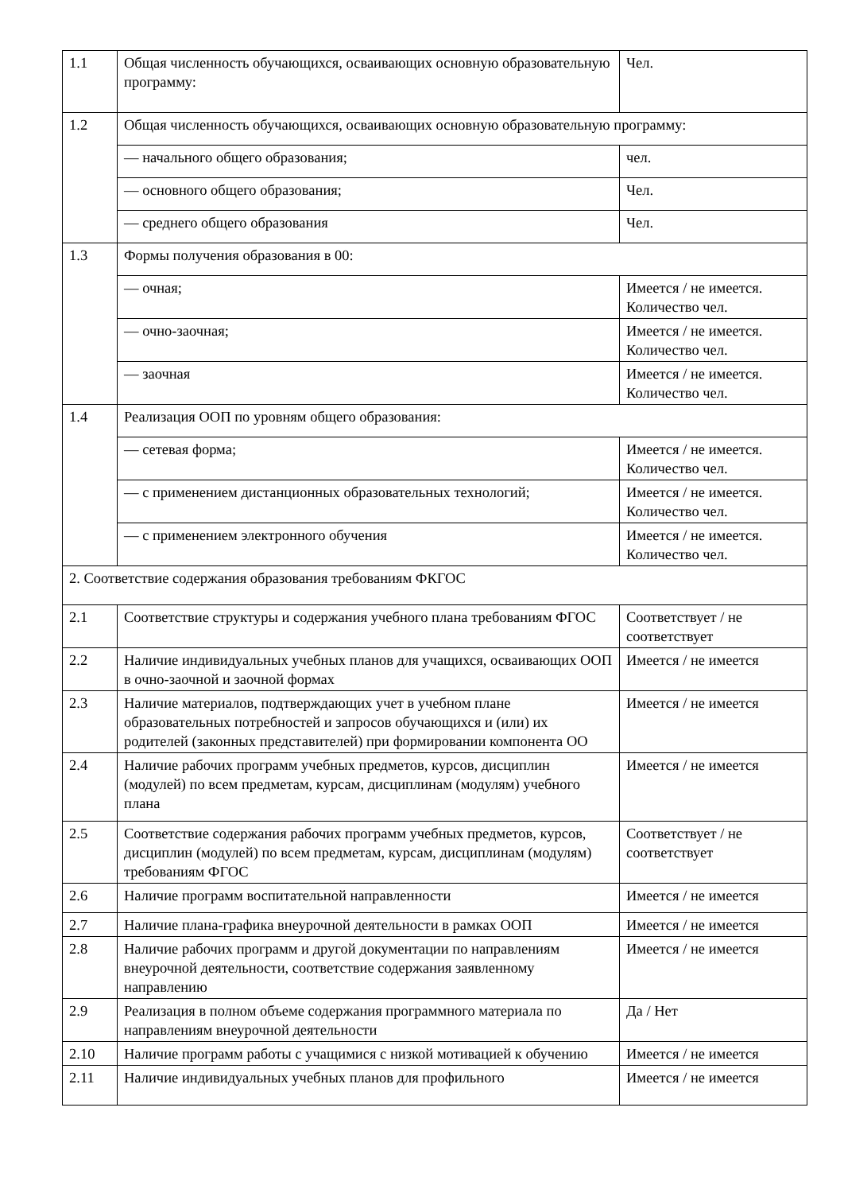| 1.1 | Общая численность обучающихся, осваивающих основную образовательную программу: | Чел. |
| 1.2 | Общая численность обучающихся, осваивающих основную образовательную программу: | |
| | — начального общего образования; | чел. |
| | — основного общего образования; | Чел. |
| | — среднего общего образования | Чел. |
| 1.3 | Формы получения образования в 00: | |
| | — очная; | Имеется / не имеется. Количество чел. |
| | — очно-заочная; | Имеется / не имеется. Количество чел. |
| | — заочная | Имеется / не имеется. Количество чел. |
| 1.4 | Реализация ООП по уровням общего образования: | |
| | — сетевая форма; | Имеется / не имеется. Количество чел. |
| | — с применением дистанционных образовательных технологий; | Имеется / не имеется. Количество чел. |
| | — с применением электронного обучения | Имеется / не имеется. Количество чел. |
| 2. Соответствие содержания образования требованиям ФКГОС | | |
| 2.1 | Соответствие структуры и содержания учебного плана требованиям ФГОС | Соответствует / не соответствует |
| 2.2 | Наличие индивидуальных учебных планов для учащихся, осваивающих ООП в очно-заочной и заочной формах | Имеется / не имеется |
| 2.3 | Наличие материалов, подтверждающих учет в учебном плане образовательных потребностей и запросов обучающихся и (или) их родителей (законных представителей) при формировании компонента ОО | Имеется / не имеется |
| 2.4 | Наличие рабочих программ учебных предметов, курсов, дисциплин (модулей) по всем предметам, курсам, дисциплинам (модулям) учебного плана | Имеется / не имеется |
| 2.5 | Соответствие содержания рабочих программ учебных предметов, курсов, дисциплин (модулей) по всем предметам, курсам, дисциплинам (модулям) требованиям ФГОС | Соответствует / не соответствует |
| 2.6 | Наличие программ воспитательной направленности | Имеется / не имеется |
| 2.7 | Наличие плана-графика внеурочной деятельности в рамках ООП | Имеется / не имеется |
| 2.8 | Наличие рабочих программ и другой документации по направлениям внеурочной деятельности, соответствие содержания заявленному направлению | Имеется / не имеется |
| 2.9 | Реализация в полном объеме содержания программного материала по направлениям внеурочной деятельности | Да / Нет |
| 2.10 | Наличие программ работы с учащимися с низкой мотивацией к обучению | Имеется / не имеется |
| 2.11 | Наличие индивидуальных учебных планов для профильного | Имеется / не имеется |